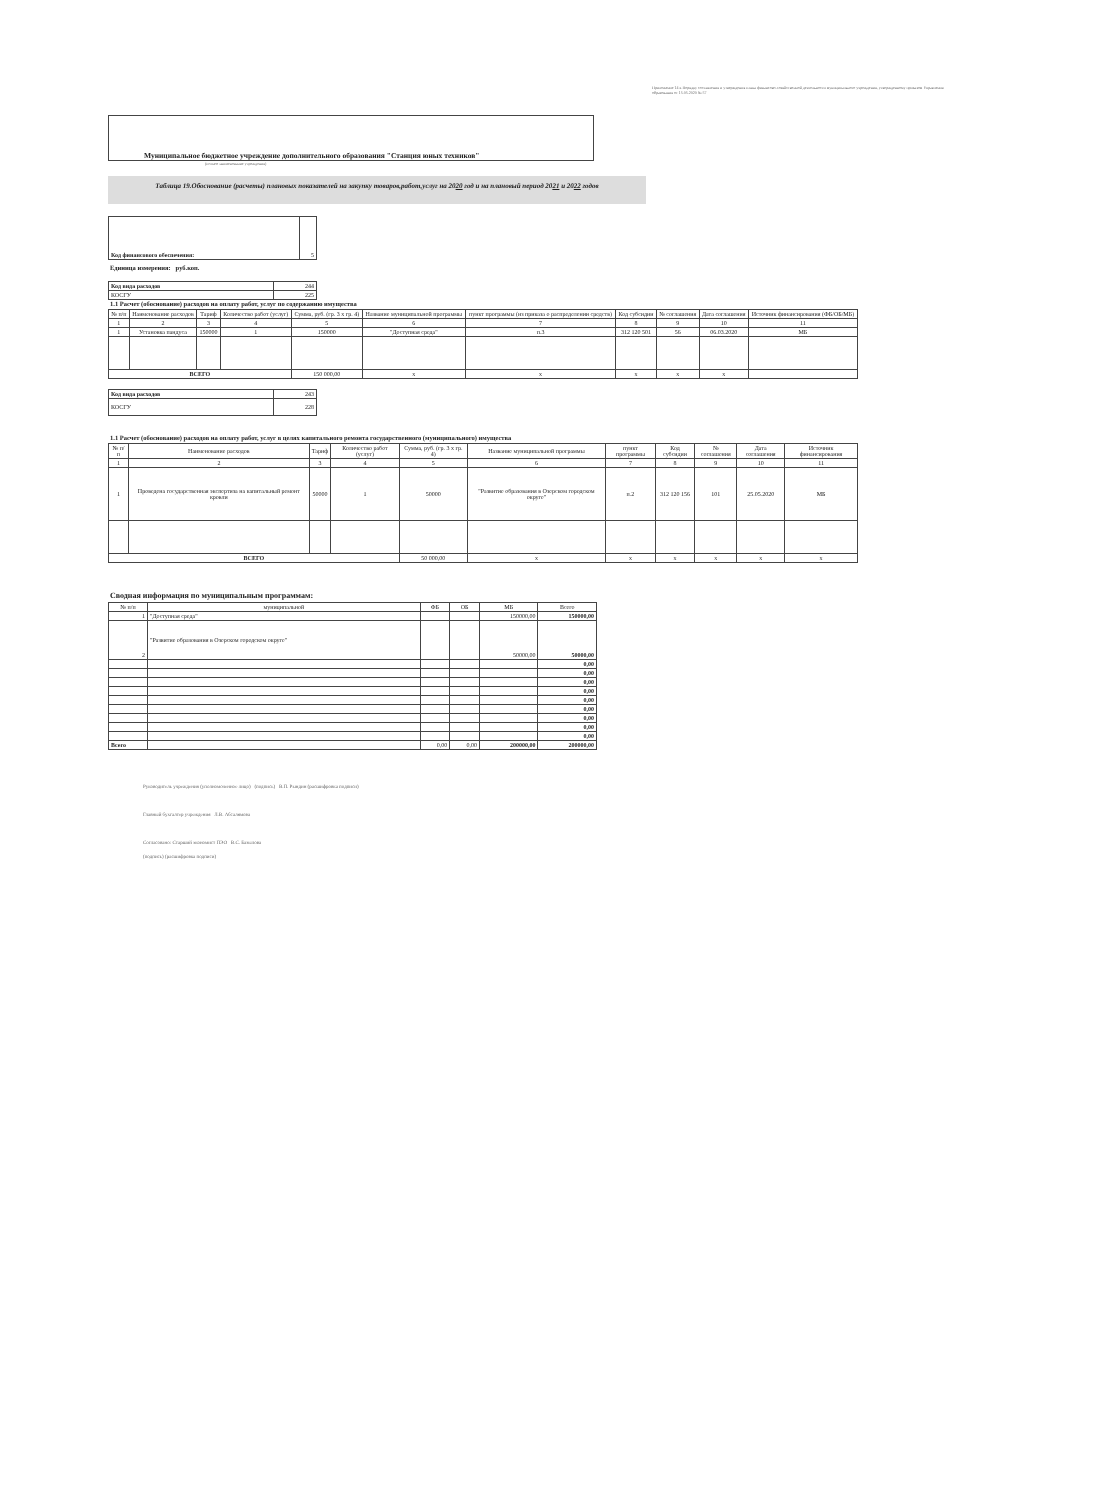Приложение 14 к Порядку составления и утверждения плана финансово-хозяйственной деятельности муниципального учреждения, утвержденному приказом Управления образования от 15.05.2020 № 57
Муниципальное бюджетное учреждение дополнительного образования "Станция юных техников"
(полное наименование учреждения)
Таблица 19.Обоснование (расчеты) плановых показателей на закупку товаров,работ,услуг на 2020 год и на плановый период 2021 и 2022 годов
| Код финансового обеспечения: | 5 |
Единица измерения: руб.коп.
| Код вида расходов | 244 |
| КОСГУ | 225 |
1.1 Расчет (обоснование) расходов на оплату работ, услуг по содержанию имущества
| № п/п | Наименование расходов | Тариф | Количество работ (услуг) | Сумма, руб. (гр. 3 x гр. 4) | Название муниципальной программы | пункт программы (из приказа о распределении средств) | Код субсидии | № соглашения | Дата соглашения | Источник финансирования (ФБ/ОБ/МБ) |
| --- | --- | --- | --- | --- | --- | --- | --- | --- | --- | --- |
| 1 | 2 | 3 | 4 | 5 | 6 | 7 | 8 | 9 | 10 | 11 |
| 1 | Установка пандуса | 150000 | 1 | 150000 | "Доступная среда" | п.3 | 312 120 501 | 56 | 06.03.2020 | МБ |
| ВСЕГО | | | | 150 000,00 | x | x | x | x | x | |
| Код вида расходов | 243 |
| КОСГУ | 228 |
1.1 Расчет (обоснование) расходов на оплату работ, услуг в целях капитального ремонта государственного (муниципального) имущества
| № п/п | Наименование расходов | Тариф | Количество работ (услуг) | Сумма, руб. (гр. 3 x гр. 4) | Название муниципальной программы | пункт программы | Код субсидии | № соглашения | Дата соглашения | Источник финансирования |
| --- | --- | --- | --- | --- | --- | --- | --- | --- | --- | --- |
| 1 | 2 | 3 | 4 | 5 | 6 | 7 | 8 | 9 | 10 | 11 |
| 1 | Проведена государственная экспертиза на капитальный ремонт кровли | 50000 | 1 | 50000 | "Развитие образования в Озерском городском округе" | п.2 | 312 120 156 | 101 | 25.05.2020 | МБ |
| ВСЕГО | | | | 50 000,00 | x | x | x | x | x | x |
Сводная информация по муниципальным программам:
| № п/п | муниципальной | ФБ | ОБ | МБ | Всего |
| --- | --- | --- | --- | --- | --- |
| 1 | "Доступная среда" | | | 150000,00 | 150000,00 |
| 2 | "Развитие образования в Озерском городском округе" | | | 50000,00 | 50000,00 |
| | | | | | 0,00 |
| | | | | | 0,00 |
| | | | | | 0,00 |
| | | | | | 0,00 |
| | | | | | 0,00 |
| | | | | | 0,00 |
| | | | | | 0,00 |
| | | | | | 0,00 |
| | | | | | 0,00 |
| Всего | | 0,00 | 0,00 | 200000,00 | 200000,00 |
Руководитель учреждения (уполномоченное лицо) (подпись) В.П. Рындин (расшифровка подписи)
Главный бухгалтер учреждения Л.В. Абсалямова
Согласовано: Старший экономист ПЭО В.С. Базылова
(подпись) (расшифровка подписи)